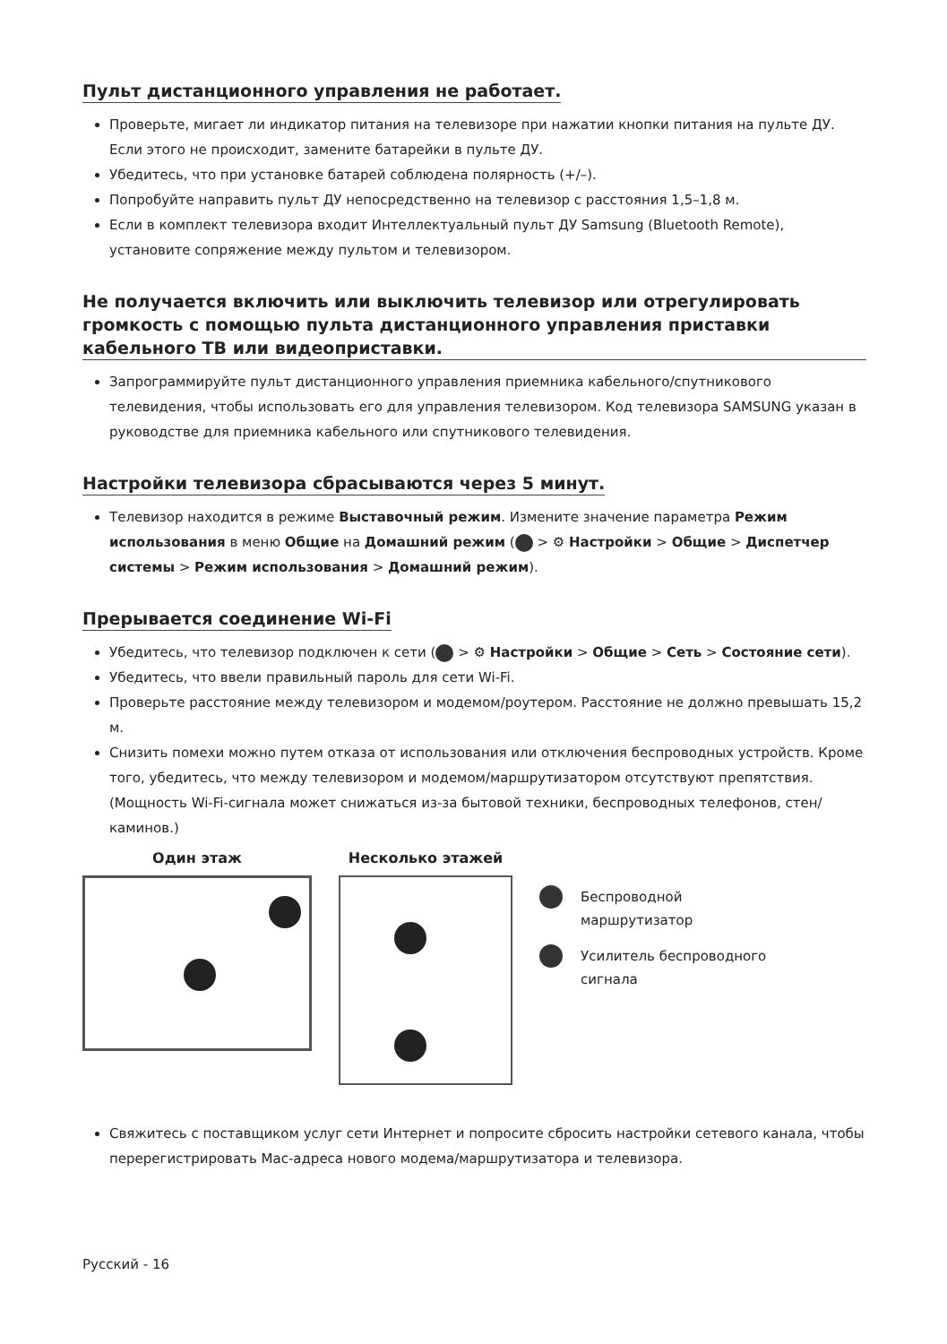Пульт дистанционного управления не работает.
Проверьте, мигает ли индикатор питания на телевизоре при нажатии кнопки питания на пульте ДУ. Если этого не происходит, замените батарейки в пульте ДУ.
Убедитесь, что при установке батарей соблюдена полярность (+/–).
Попробуйте направить пульт ДУ непосредственно на телевизор с расстояния 1,5–1,8 м.
Если в комплект телевизора входит Интеллектуальный пульт ДУ Samsung (Bluetooth Remote), установите сопряжение между пультом и телевизором.
Не получается включить или выключить телевизор или отрегулировать громкость с помощью пульта дистанционного управления приставки кабельного ТВ или видеоприставки.
Запрограммируйте пульт дистанционного управления приемника кабельного/спутникового телевидения, чтобы использовать его для управления телевизором. Код телевизора SAMSUNG указан в руководстве для приемника кабельного или спутникового телевидения.
Настройки телевизора сбрасываются через 5 минут.
Телевизор находится в режиме Выставочный режим. Измените значение параметра Режим использования в меню Общие на Домашний режим ( > ⚙ Настройки > Общие > Диспетчер системы > Режим использования > Домашний режим).
Прерывается соединение Wi-Fi
Убедитесь, что телевизор подключен к сети ( > ⚙ Настройки > Общие > Сеть > Состояние сети).
Убедитесь, что ввели правильный пароль для сети Wi-Fi.
Проверьте расстояние между телевизором и модемом/роутером. Расстояние не должно превышать 15,2 м.
Снизить помехи можно путем отказа от использования или отключения беспроводных устройств. Кроме того, убедитесь, что между телевизором и модемом/маршрутизатором отсутствуют препятствия. (Мощность Wi-Fi-сигнала может снижаться из-за бытовой техники, беспроводных телефонов, стен/каминов.)
Один этаж Несколько этажей
Беспроводной
маршрутизатор
Усилитель беспроводного
сигнала
Свяжитесь с поставщиком услуг сети Интернет и попросите сбросить настройки сетевого канала, чтобы перерегистрировать Mac-адреса нового модема/маршрутизатора и телевизора.
Русский - 16